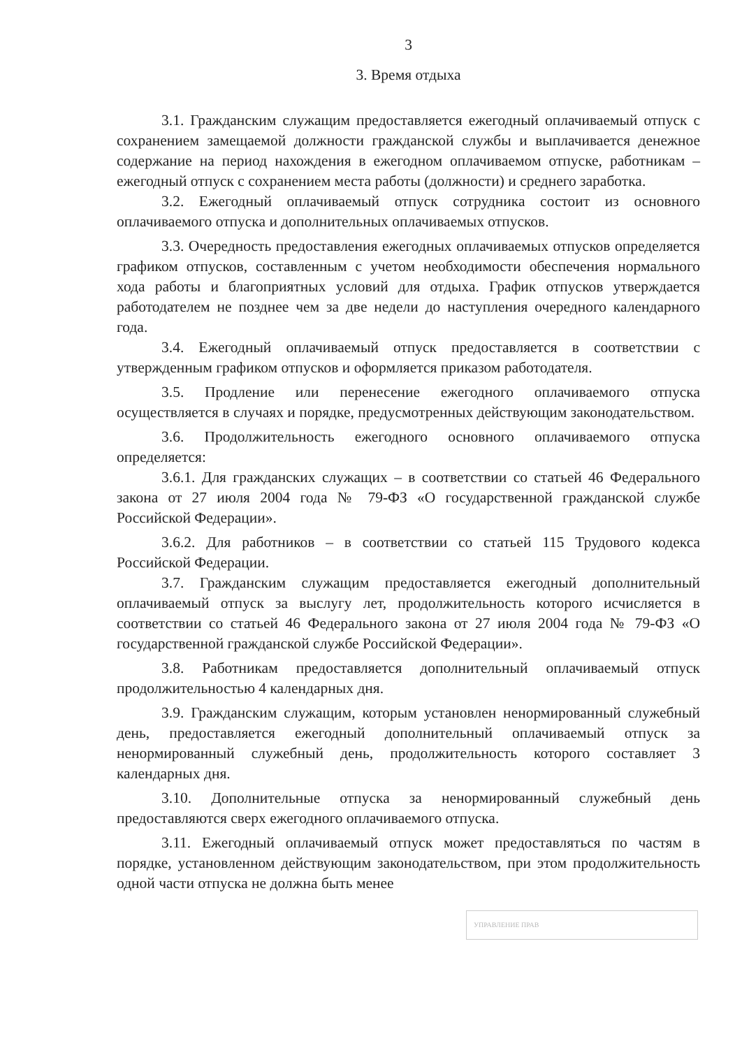3
3. Время отдыха
3.1. Гражданским служащим предоставляется ежегодный оплачиваемый отпуск с сохранением замещаемой должности гражданской службы и выплачивается денежное содержание на период нахождения в ежегодном оплачиваемом отпуске, работникам – ежегодный отпуск с сохранением места работы (должности) и среднего заработка.
3.2. Ежегодный оплачиваемый отпуск сотрудника состоит из основного оплачиваемого отпуска и дополнительных оплачиваемых отпусков.
3.3. Очередность предоставления ежегодных оплачиваемых отпусков определяется графиком отпусков, составленным с учетом необходимости обеспечения нормального хода работы и благоприятных условий для отдыха. График отпусков утверждается работодателем не позднее чем за две недели до наступления очередного календарного года.
3.4. Ежегодный оплачиваемый отпуск предоставляется в соответствии с утвержденным графиком отпусков и оформляется приказом работодателя.
3.5. Продление или перенесение ежегодного оплачиваемого отпуска осуществляется в случаях и порядке, предусмотренных действующим законодательством.
3.6. Продолжительность ежегодного основного оплачиваемого отпуска определяется:
3.6.1. Для гражданских служащих – в соответствии со статьей 46 Федерального закона от 27 июля 2004 года № 79-ФЗ «О государственной гражданской службе Российской Федерации».
3.6.2. Для работников – в соответствии со статьей 115 Трудового кодекса Российской Федерации.
3.7. Гражданским служащим предоставляется ежегодный дополнительный оплачиваемый отпуск за выслугу лет, продолжительность которого исчисляется в соответствии со статьей 46 Федерального закона от 27 июля 2004 года № 79-ФЗ «О государственной гражданской службе Российской Федерации».
3.8. Работникам предоставляется дополнительный оплачиваемый отпуск продолжительностью 4 календарных дня.
3.9. Гражданским служащим, которым установлен ненормированный служебный день, предоставляется ежегодный дополнительный оплачиваемый отпуск за ненормированный служебный день, продолжительность которого составляет 3 календарных дня.
3.10. Дополнительные отпуска за ненормированный служебный день предоставляются сверх ежегодного оплачиваемого отпуска.
3.11. Ежегодный оплачиваемый отпуск может предоставляться по частям в порядке, установленном действующим законодательством, при этом продолжительность одной части отпуска не должна быть менее
УПРАВЛЕНИЕ ПРАВ